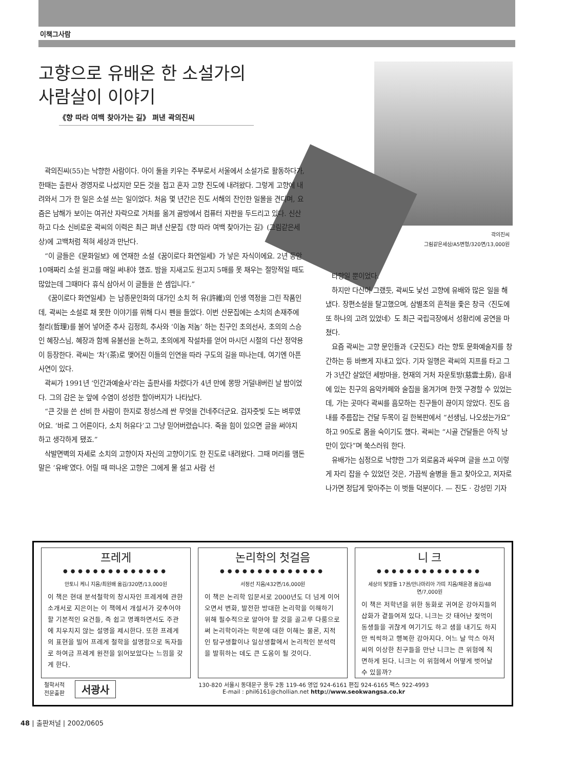이책그사람
고향으로 유배온 한 소설가의
사람살이 이야기
《향 따라 여백 찾아가는 길》 펴낸 곽의진씨
곽의진씨
그림같은세상/A5변형/320면/13,000원
곽의진씨(55)는 낙향한 사람이다. 아이 둘을 키우는 주부로서 서울에서 소설가로 활동하다가, 한때는 출판사 경영자로 나섰지만 모든 것을 접고 혼자 고향 진도에 내려왔다. 그렇게 고향에 내려와서 그가 한 일은 소설 쓰는 일이었다. 처음 몇 년간은 진도 서해의 잔인한 일몰을 견디며, 요즘은 남해가 보이는 여귀산 자락으로 거처를 옮겨 골방에서 컴퓨터 자판을 두드리고 있다. 신산하고 다소 신비로운 곽씨의 이력은 최근 펴낸 산문집《향 따라 여백 찾아가는 길》(그림같은세상)에 고백처럼 적혀 세상과 만난다.
“이 글들은《문화일보》에 연재한 소설《꿈이로다 화연일세》가 낳은 자식이에요. 2년 동안 10매짜리 소설 원고를 매일 써내야 했죠. 밤을 지새고도 원고지 5매를 못 채우는 절망적일 때도 많았는데 그때마다 휴식 삼아서 이 글들을 쓴 셈입니다.”
《꿈이로다 화연일세》는 남종문인화의 대가인 소치 허 유(許維)의 인생 역정을 그린 작품인데, 곽씨는 소설로 채 못한 이야기를 위해 다시 펜을 들었다. 이번 산문집에는 소치의 손재주에 철리(哲理)를 불어 넣어준 추사 김정희, 추사와 ‘이놈 저놈’ 하는 친구인 초의선사, 초의의 스승인 혜장스님, 혜장과 함께 유불선을 논하고, 초의에게 작설차를 얻어 마시던 시절의 다산 정약용이 등장한다. 곽씨는 ‘차’(茶)로 맺어진 이들의 인연을 따라 구도의 길을 떠나는데, 여기엔 아픈 사연이 있다.
곽씨가 1991년 ‘인간과예술사’라는 출판사를 차렸다가 4년 만에 몽땅 거덜내버린 날 밤이었다. 그의 감은 눈 앞에 수염이 성성한 할아버지가 나타났다.
“큰 갓을 쓴 선비 한 사람이 한지로 정성스레 싼 무엇을 건네주더군요. 검자줏빛 도는 벼루였어요. ‘바로 그 어른이다, 소치 허유다’고 그냥 믿어버렸습니다. 죽을 힘이 있으면 글을 써야지 하고 생각하게 됐죠.”
삭발면벽의 자세로 소치의 고향이자 자신의 고향이기도 한 진도로 내려왔다. 그때 머리를 맴돈 말은 ‘유배’였다. 어릴 때 떠나온 고향은 그에게 물 설고 사람 선
타향일 뿐이었다.
하지만 다산이 그랬듯, 곽씨도 낯선 고향에 유배와 많은 일을 해냈다. 장편소설을 탈고했으며, 삼별초의 흔적을 좇은 창극〈진도에 또 하나의 고려 있었네〉도 최근 국립극장에서 성황리에 공연을 마쳤다.
요즘 곽씨는 고향 문인들과《굿진도》라는 향토 문화예술지를 창간하는 등 바쁘게 지내고 있다. 기자 일행은 곽씨의 지프를 타고 그가 3년간 살았던 세방마을, 현재의 거처 자운토방(慈雲土房), 읍내에 있는 친구의 음악카페와 술집을 옮겨가며 한껏 구경할 수 있었는데, 가는 곳마다 곽씨를 흠모하는 친구들이 끊이지 않았다. 진도 읍내를 주름잡는 건달 두목이 길 한복판에서 “선생님, 나오셨는가요”하고 90도로 몸을 숙이기도 했다. 곽씨는 “시골 건달들은 아직 낭만이 있다”며 쑥스러워 한다.
유배가는 심정으로 낙향한 그가 외로움과 싸우며 글을 쓰고 이렇게 자리 잡을 수 있었던 것은, 가끔씩 술병을 들고 찾아오고, 저자로 나가면 정답게 맞아주는 이 벗들 덕분이다. — 진도 · 강성민 기자
프레게
●●●●●●●●●●●●●●
안토니 케니 지음/최원배 옮김/320면/13,000원
이 책은 현대 분석철학의 창시자인 프레게에 관한 소개서로 지은이는 이 책에서 개설서가 갖추어야 할 기본적인 요건들, 즉 쉽고 명쾌하면서도 주관에 치우치지 않는 설명을 제시한다. 또한 프레게의 표현을 빌어 프레게 철학을 설명함으로 독자들로 하여금 프레게 원전을 읽어보았다는 느낌을 갖게 한다.
논리학의 첫걸음
●●●●●●●●●●●●●●
서정선 지음/432면/16,000원
이 책은 논리학 입문서로 2000년도 더 넘게 이어오면서 변화, 발전한 방대한 논리학을 이해하기 위해 필수적으로 알아야 할 것을 골고루 다룸으로써 논리학이라는 학문에 대한 이해는 물론, 지적인 탐구생활이나 일상생활에서 논리적인 분석력을 발휘하는 데도 큰 도움이 될 것이다.
니 크
●●●●●●●●●●●●●●
세상의 빛깔들 17권/안나마리아 가띠 지음/채윤경 옮김/48면/7,000원
이 책은 저학년을 위한 동화로 귀여운 강아지들의 삽화가 곁들여져 있다. 니크는 갓 태어난 젖먹이 동생들을 귀찮게 여기기도 하고 샘을 내기도 하지만 씩씩하고 행복한 강아지다. 어느 날 막스 아저씨의 이상한 친구들을 만난 니크는 큰 위험에 직면하게 된다. 니크는 이 위험에서 어떻게 벗어날 수 있을까?
철학서적
전문출판
서광사
130-820 서울시 동대문구 용두 2동 119-46 영업 924-6161 편집 924-6165 팩스 922-4993
E-mail : phil6161@chollian.net http://www.seokwangsa.co.kr
48 | 출판저널 | 2002/0605